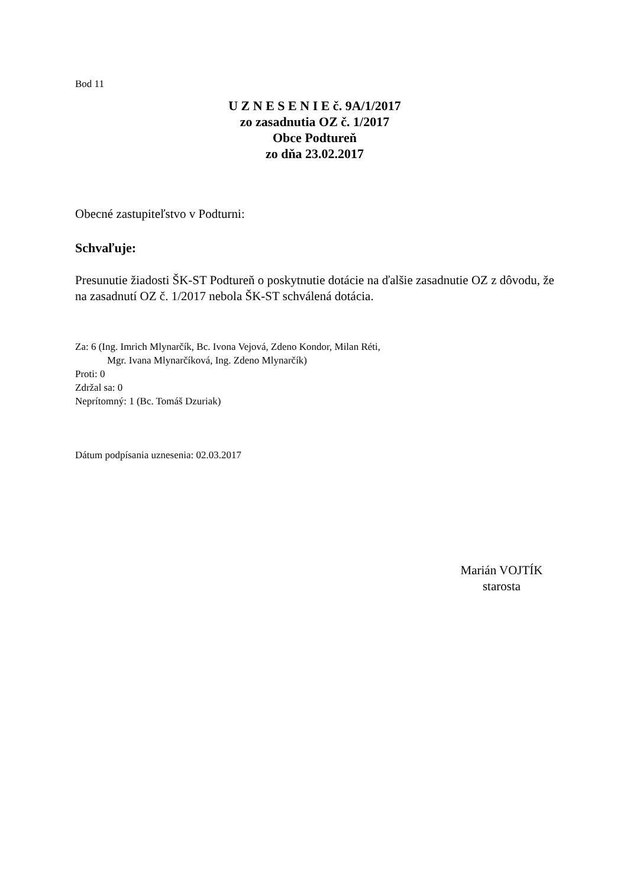Bod 11
U Z N E S E N I E č. 9A/1/2017
zo zasadnutia OZ č. 1/2017
Obce Podtureň
zo dňa 23.02.2017
Obecné zastupiteľstvo v Podturni:
Schvaľuje:
Presunutie žiadosti ŠK-ST Podtureň o poskytnutie dotácie na ďalšie zasadnutie OZ z dôvodu, že na zasadnutí OZ č. 1/2017 nebola ŠK-ST schválená dotácia.
Za: 6 (Ing. Imrich Mlynarčík, Bc. Ivona Vejová, Zdeno Kondor, Milan Réti,
Mgr. Ivana Mlynarčíková, Ing. Zdeno Mlynarčík)
Proti: 0
Zdržal sa: 0
Neprítomný: 1 (Bc. Tomáš Dzuriak)
Dátum podpísania uznesenia: 02.03.2017
Marián VOJTÍK
starosta